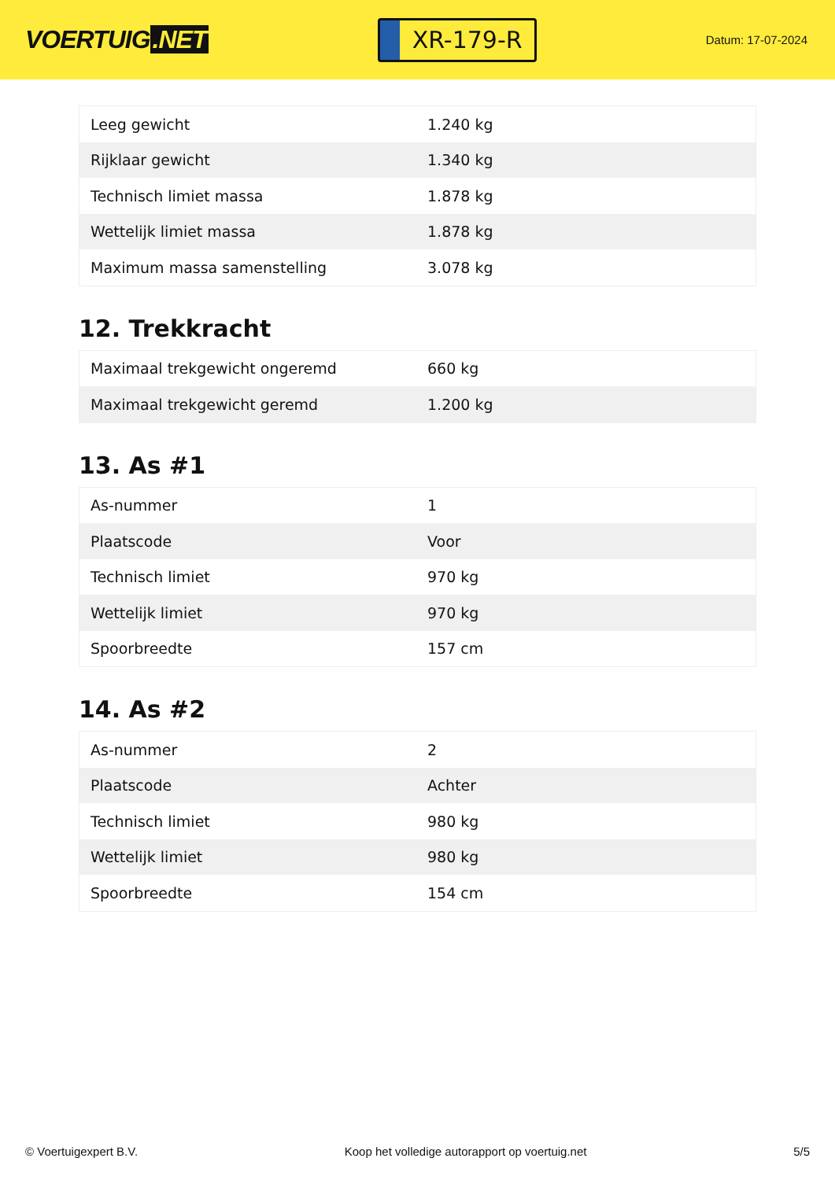VOERTUIG.NET
XR-179-R
Datum: 17-07-2024
| Leeg gewicht | 1.240 kg |
| Rijklaar gewicht | 1.340 kg |
| Technisch limiet massa | 1.878 kg |
| Wettelijk limiet massa | 1.878 kg |
| Maximum massa samenstelling | 3.078 kg |
12. Trekkracht
| Maximaal trekgewicht ongeremd | 660 kg |
| Maximaal trekgewicht geremd | 1.200 kg |
13. As #1
| As-nummer | 1 |
| Plaatscode | Voor |
| Technisch limiet | 970 kg |
| Wettelijk limiet | 970 kg |
| Spoorbreedte | 157 cm |
14. As #2
| As-nummer | 2 |
| Plaatscode | Achter |
| Technisch limiet | 980 kg |
| Wettelijk limiet | 980 kg |
| Spoorbreedte | 154 cm |
© Voertuigexpert B.V. Koop het volledige autorapport op voertuig.net 5/5